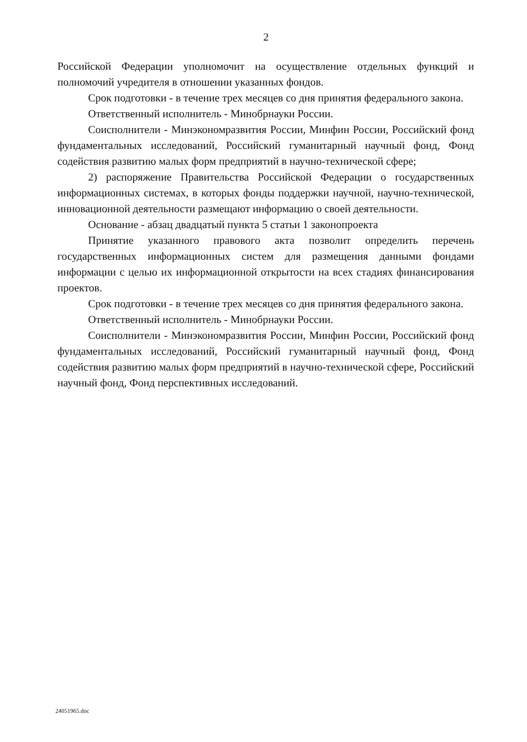2
Российской Федерации уполномочит на осуществление отдельных функций и полномочий учредителя в отношении указанных фондов.
Срок подготовки - в течение трех месяцев со дня принятия федерального закона.
Ответственный исполнитель - Минобрнауки России.
Соисполнители - Минэкономразвития России, Минфин России, Российский фонд фундаментальных исследований, Российский гуманитарный научный фонд, Фонд содействия развитию малых форм предприятий в научно-технической сфере;
2) распоряжение Правительства Российской Федерации о государственных информационных системах, в которых фонды поддержки научной, научно-технической, инновационной деятельности размещают информацию о своей деятельности.
Основание - абзац двадцатый пункта 5 статьи 1 законопроекта
Принятие указанного правового акта позволит определить перечень государственных информационных систем для размещения данными фондами информации с целью их информационной открытости на всех стадиях финансирования проектов.
Срок подготовки - в течение трех месяцев со дня принятия федерального закона.
Ответственный исполнитель - Минобрнауки России.
Соисполнители - Минэкономразвития России, Минфин России, Российский фонд фундаментальных исследований, Российский гуманитарный научный фонд, Фонд содействия развитию малых форм предприятий в научно-технической сфере, Российский научный фонд, Фонд перспективных исследований.
24051965.doc